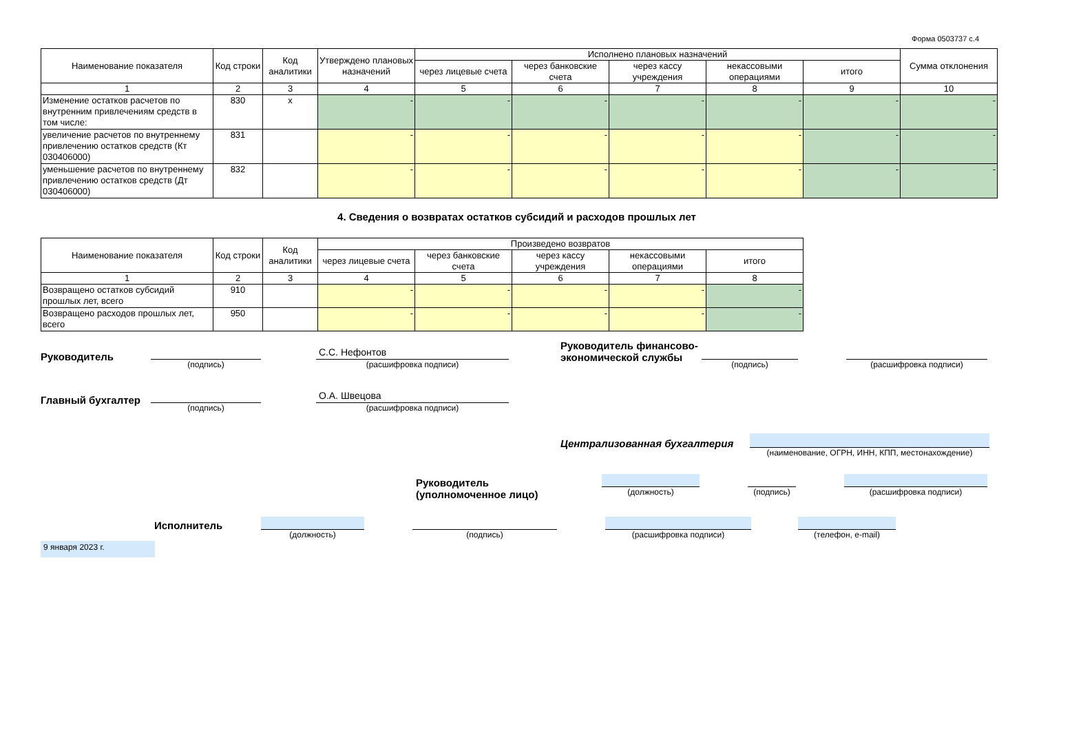Форма 0503737 с.4
| Наименование показателя | Код строки | Код аналитики | Утверждено плановых назначений | Исполнено плановых назначений | | | | | Сумма отклонения |
| --- | --- | --- | --- | --- | --- | --- | --- | --- | --- |
| | | | | через лицевые счета | через банковские счета | через кассу учреждения | некассовыми операциями | итого | |
| 1 | 2 | 3 | 4 | 5 | 6 | 7 | 8 | 9 | 10 |
| Изменение остатков расчетов по внутренним привлечениям средств в том числе: | 830 | х | - | - | - | - | - | - | - |
| увеличение расчетов по внутреннему привлечению остатков средств (Кт 030406000) | 831 | | - | - | - | - | - | - | - |
| уменьшение расчетов по внутреннему привлечению остатков средств (Дт 030406000) | 832 | | - | - | - | - | - | - | - |
4. Сведения о возвратах остатков субсидий и расходов прошлых лет
| Наименование показателя | Код строки | Код аналитики | Произведено возвратов | | | | |
| --- | --- | --- | --- | --- | --- | --- | --- |
| | | | через лицевые счета | через банковские счета | через кассу учреждения | некассовыми операциями | итого |
| 1 | 2 | 3 | 4 | 5 | 6 | 7 | 8 |
| Возвращено остатков субсидий прошлых лет, всего | 910 | | - | - | - | - | - |
| Возвращено расходов прошлых лет, всего | 950 | | - | - | - | - | - |
Руководитель
(подпись)
С.С. Нефонтов
(расшифровка подписи)
Руководитель финансово-экономической службы
(подпись) (расшифровка подписи)
Главный бухгалтер
(подпись)
О.А. Швецова
(расшифровка подписи)
Централизованная бухгалтерия
(наименование, ОГРН, ИНН, КПП, местонахождение)
Руководитель
(уполномоченное лицо)
(должность) (подпись)
(расшифровка подписи)
Исполнитель
(должность) (подпись) (расшифровка подписи) (телефон, e-mail)
9 января 2023 г.